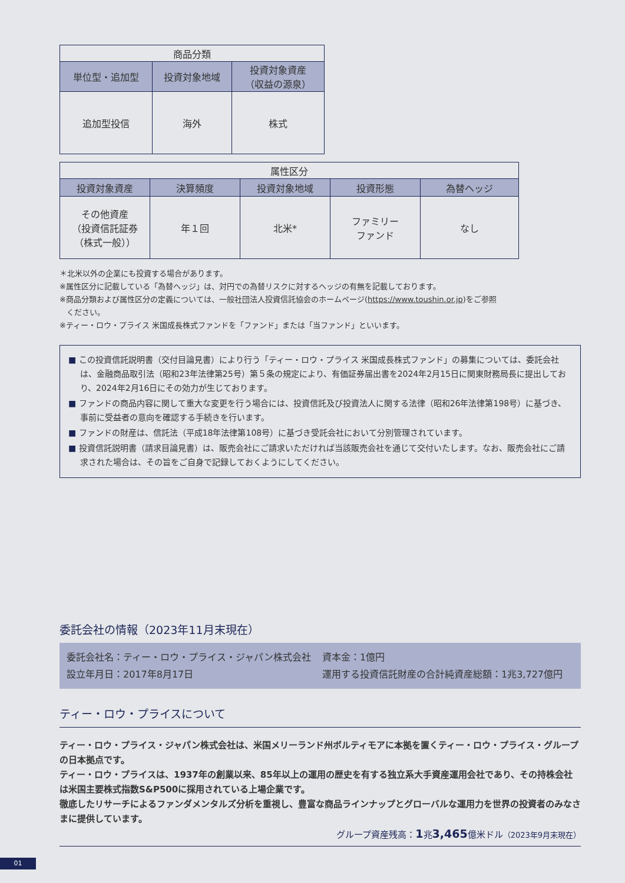| 商品分類 | | |
| 単位型・追加型 | 投資対象地域 | 投資対象資産 （収益の源泉） |
| 追加型投信 | 海外 | 株式 |
| 属性区分 | | | | |
| 投資対象資産 | 決算頻度 | 投資対象地域 | 投資形態 | 為替ヘッジ |
| その他資産 （投資信託証券 （株式一般）） | 年１回 | 北米* | ファミリー ファンド | なし |
＊北米以外の企業にも投資する場合があります。
※属性区分に記載している「為替ヘッジ」は、対円での為替リスクに対するヘッジの有無を記載しております。
※商品分類および属性区分の定義については、一般社団法人投資信託協会のホームページ(https://www.toushin.or.jp)をご参照
ください。
※ティー・ロウ・プライス 米国成長株式ファンドを「ファンド」または「当ファンド」といいます。
■ この投資信託説明書（交付目論見書）により行う「ティー・ロウ・プライス 米国成長株式ファンド」の募集については、委託会社は、金融商品取引法（昭和23年法律第25号）第５条の規定により、有価証券届出書を2024年2月15日に関東財務局長に提出しており、2024年2月16日にその効力が生じております。
■ ファンドの商品内容に関して重大な変更を行う場合には、投資信託及び投資法人に関する法律（昭和26年法律第198号）に基づき、事前に受益者の意向を確認する手続きを行います。
■ ファンドの財産は、信託法（平成18年法律第108号）に基づき受託会社において分別管理されています。
■ 投資信託説明書（請求目論見書）は、販売会社にご請求いただければ当該販売会社を通じて交付いたします。なお、販売会社にご請求された場合は、その旨をご自身で記録しておくようにしてください。
委託会社の情報（2023年11月末現在）
委託会社名：ティー・ロウ・プライス・ジャパン株式会社
資本金：1億円
設立年月日：2017年8月17日
運用する投資信託財産の合計純資産総額：1兆3,727億円
ティー・ロウ・プライスについて
ティー・ロウ・プライス・ジャパン株式会社は、米国メリーランド州ボルティモアに本拠を置くティー・ロウ・プライス・グループの日本拠点です。
ティー・ロウ・プライスは、1937年の創業以来、85年以上の運用の歴史を有する独立系大手資産運用会社であり、その持株会社は米国主要株式指数S&P500に採用されている上場企業です。
徹底したリサーチによるファンダメンタルズ分析を重視し、豊富な商品ラインナップとグローバルな運用力を世界の投資者のみなさまに提供しています。
グループ資産残高：1兆3,465億米ドル（2023年9月末現在）
01